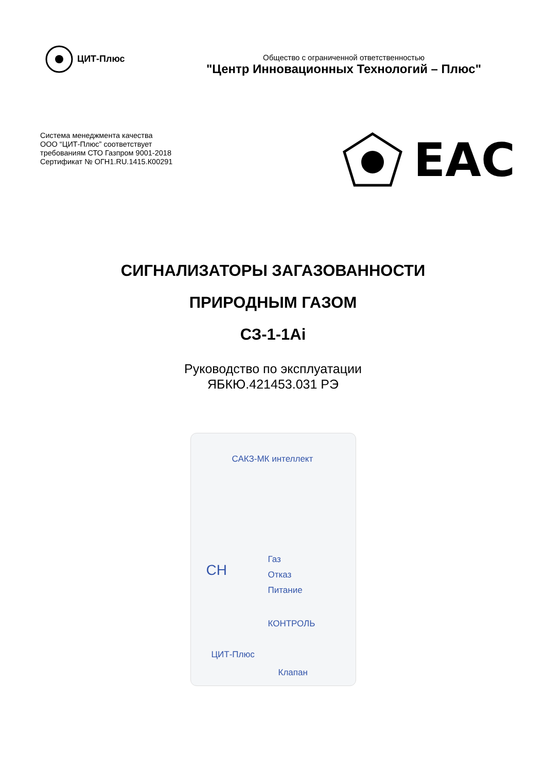ЦИТ-Плюс
Общество с ограниченной ответственностью
"Центр Инновационных Технологий – Плюс"
Система менеджмента качества
ООО “ЦИТ-Плюс” соответствует
требованиям СТО Газпром 9001-2018
Сертификат № ОГН1.RU.1415.К00291
EAC
СИГНАЛИЗАТОРЫ ЗАГАЗОВАННОСТИ
ПРИРОДНЫМ ГАЗОМ
СЗ-1-1Ai
Руководство по эксплуатации
ЯБКЮ.421453.031 РЭ
САКЗ-МК интеллект
CH
Газ
Отказ
Питание
КОНТРОЛЬ
ЦИТ-Плюс
Клапан